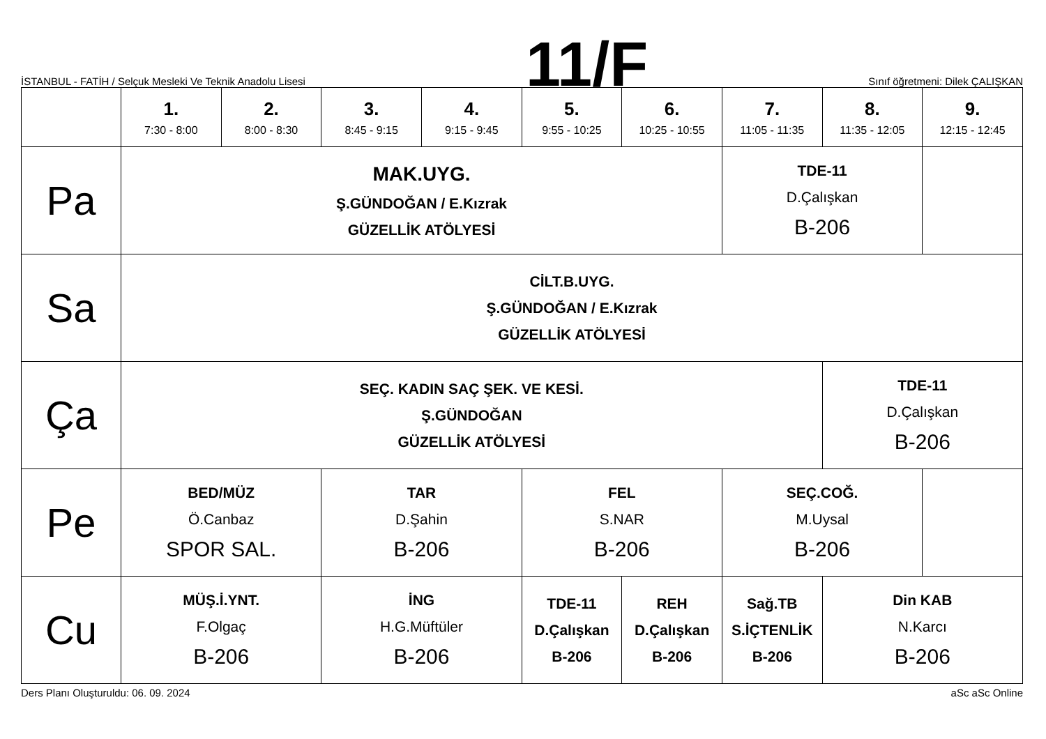İSTANBUL - FATİH / Selçuk Mesleki Ve Teknik Anadolu Lisesi
11/F
Sınıf öğretmeni: Dilek ÇALIŞKAN
| | 1. 7:30 - 8:00 | 2. 8:00 - 8:30 | 3. 8:45 - 9:15 | 4. 9:15 - 9:45 | 5. 9:55 - 10:25 | 6. 10:25 - 10:55 | 7. 11:05 - 11:35 | 8. 11:35 - 12:05 | 9. 12:15 - 12:45 |
| --- | --- | --- | --- | --- | --- | --- | --- | --- | --- |
| Pa | MAK.UYG. Ş.GÜNDOĞAN / E.Kızrak GÜZELLİK ATÖLYESİ | | | | | | TDE-11 D.Çalışkan B-206 | | |
| Sa | CİLT.B.UYG. Ş.GÜNDOĞAN / E.Kızrak GÜZELLİK ATÖLYESİ | | | | | | | | |
| Ça | SEÇ. KADIN SAÇ ŞEK. VE KESİ. Ş.GÜNDOĞAN GÜZELLİK ATÖLYESİ | | | | | | | TDE-11 D.Çalışkan B-206 | |
| Pe | BED/MÜZ Ö.Canbaz SPOR SAL. | | TAR D.Şahin B-206 | | FEL S.NAR B-206 | | SEÇ.COĞ. M.Uysal B-206 | | |
| Cu | MÜŞ.İ.YNT. F.Olgaç B-206 | | İNG H.G.Müftüler B-206 | | TDE-11 D.Çalışkan B-206 | REH D.Çalışkan B-206 | Sağ.TB S.İÇTENLİK B-206 | Din KAB N.Karcı B-206 | |
Ders Planı Oluşturuldu: 06. 09. 2024
aSc aSc Online